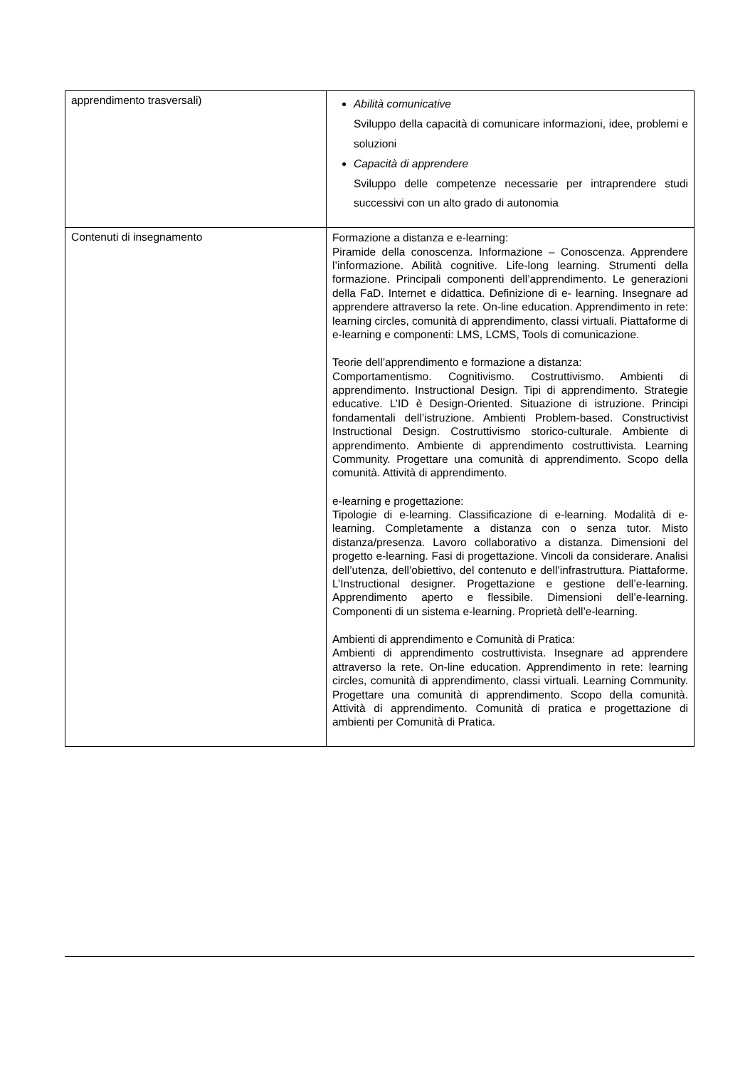| apprendimento trasversali) | Abilità comunicative Sviluppo della capacità di comunicare informazioni, idee, problemi e soluzioni Capacità di apprendere Sviluppo delle competenze necessarie per intraprendere studi successivi con un alto grado di autonomia |
| Contenuti di insegnamento | Formazione a distanza e e-learning: Piramide della conoscenza. Informazione – Conoscenza. Apprendere l’informazione. Abilità cognitive. Life-long learning. Strumenti della formazione. Principali componenti dell’apprendimento. Le generazioni della FaD. Internet e didattica. Definizione di e- learning. Insegnare ad apprendere attraverso la rete. On-line education. Apprendimento in rete: learning circles, comunità di apprendimento, classi virtuali. Piattaforme di e-learning e componenti: LMS, LCMS, Tools di comunicazione. Teorie dell’apprendimento e formazione a distanza: Comportamentismo. Cognitivismo. Costruttivismo. Ambienti di apprendimento. Instructional Design. Tipi di apprendimento. Strategie educative. L’ID è Design-Oriented. Situazione di istruzione. Principi fondamentali dell’istruzione. Ambienti Problem-based. Constructivist Instructional Design. Costruttivismo storico-culturale. Ambiente di apprendimento. Ambiente di apprendimento costruttivista. Learning Community. Progettare una comunità di apprendimento. Scopo della comunità. Attività di apprendimento. e-learning e progettazione: Tipologie di e-learning. Classificazione di e-learning. Modalità di e-learning. Completamente a distanza con o senza tutor. Misto distanza/presenza. Lavoro collaborativo a distanza. Dimensioni del progetto e-learning. Fasi di progettazione. Vincoli da considerare. Analisi dell’utenza, dell’obiettivo, del contenuto e dell’infrastruttura. Piattaforme. L’Instructional designer. Progettazione e gestione dell’e-learning. Apprendimento aperto e flessibile. Dimensioni dell’e-learning. Componenti di un sistema e-learning. Proprietà dell’e-learning. Ambienti di apprendimento e Comunità di Pratica: Ambienti di apprendimento costruttivista. Insegnare ad apprendere attraverso la rete. On-line education. Apprendimento in rete: learning circles, comunità di apprendimento, classi virtuali. Learning Community. Progettare una comunità di apprendimento. Scopo della comunità. Attività di apprendimento. Comunità di pratica e progettazione di ambienti per Comunità di Pratica. |